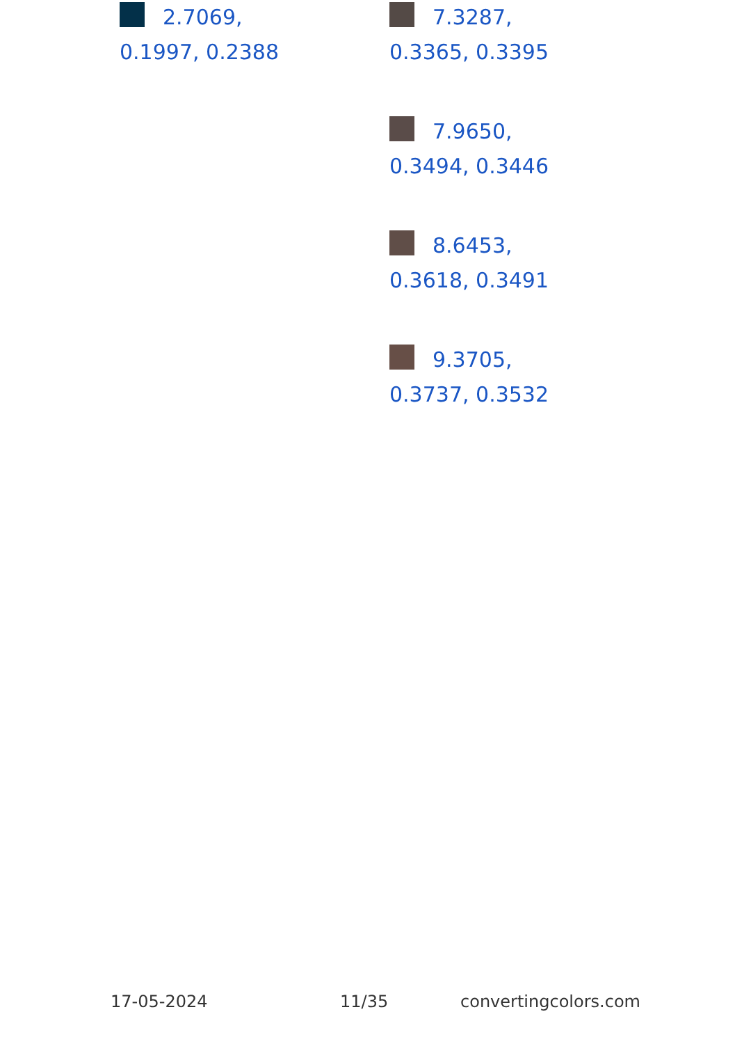2.7069, 0.1997, 0.2388 7.3287, 0.3365, 0.3395
7.9650, 0.3494, 0.3446
8.6453, 0.3618, 0.3491
9.3705, 0.3737, 0.3532
17-05-2024 11/35 convertingcolors.com